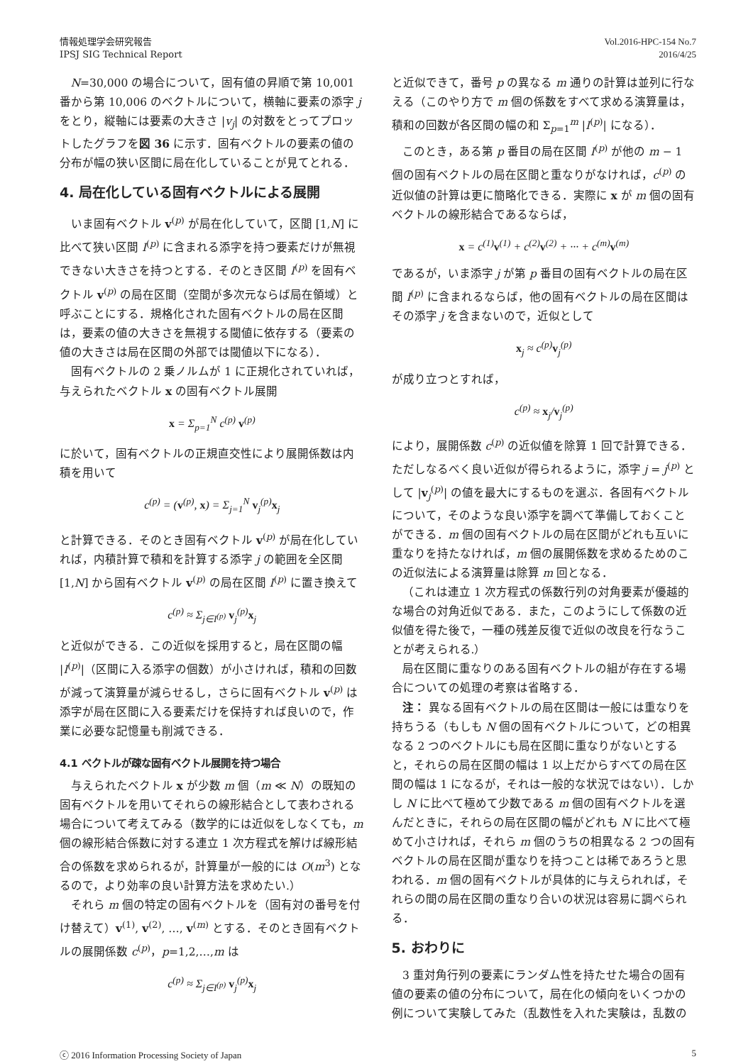情報処理学会研究報告
IPSJ SIG Technical Report
Vol.2016-HPC-154 No.7
2016/4/25
N=30,000 の場合について，固有値の昇順で第 10,001 番から第 10,006 のベクトルについて，横軸に要素の添字 j をとり，縦軸には要素の大きさ |v<sub>j</sub>| の対数をとってプロットしたグラフを図 36 に示す．固有ベクトルの要素の値の分布が幅の狭い区間に局在化していることが見てとれる．
4. 局在化している固有ベクトルによる展開
いま固有ベクトル v<sup>(p)</sup> が局在化していて，区間 [1,N] に比べて狭い区間 I<sup>(p)</sup> に含まれる添字を持つ要素だけが無視できない大きさを持つとする．そのとき区間 I<sup>(p)</sup> を固有ベクトル v<sup>(p)</sup> の局在区間（空間が多次元ならば局在領域）と呼ぶことにする．規格化された固有ベクトルの局在区間は，要素の値の大きさを無視する閾値に依存する（要素の値の大きさは局在区間の外部では閾値以下になる）．
固有ベクトルの 2 乗ノルムが 1 に正規化されていれば，与えられたベクトル x の固有ベクトル展開
x = Σ<sub>p=1</sub><sup>N</sup> c<sup>(p)</sup> v<sup>(p)</sup>
に於いて，固有ベクトルの正規直交性により展開係数は内積を用いて
c<sup>(p)</sup> = (v<sup>(p)</sup>, x) = Σ<sub>j=1</sub><sup>N</sup> v<sub>j</sub><sup>(p)</sup>x<sub>j</sub>
と計算できる．そのとき固有ベクトル v<sup>(p)</sup> が局在化していれば，内積計算で積和を計算する添字 j の範囲を全区間 [1,N] から固有ベクトル v<sup>(p)</sup> の局在区間 I<sup>(p)</sup> に置き換えて
c<sup>(p)</sup> ≈ Σ<sub>j∈I<sup>(p)</sup></sub> v<sub>j</sub><sup>(p)</sup>x<sub>j</sub>
と近似ができる．この近似を採用すると，局在区間の幅 |I<sup>(p)</sup>|（区間に入る添字の個数）が小さければ，積和の回数が減って演算量が減らせるし，さらに固有ベクトル v<sup>(p)</sup> は添字が局在区間に入る要素だけを保持すれば良いので，作業に必要な記憶量も削減できる．
4.1 ベクトルが疎な固有ベクトル展開を持つ場合
与えられたベクトル x が少数 m 個（m ≪ N）の既知の固有ベクトルを用いてそれらの線形結合として表わされる場合について考えてみる（数学的には近似をしなくても，m 個の線形結合係数に対する連立 1 次方程式を解けば線形結合の係数を求められるが，計算量が一般的には O(m<sup>3</sup>) となるので，より効率の良い計算方法を求めたい.）
それら m 個の特定の固有ベクトルを（固有対の番号を付け替えて）v<sup>(1)</sup>, v<sup>(2)</sup>, …, v<sup>(m)</sup> とする．そのとき固有ベクトルの展開係数 c<sup>(p)</sup>，p=1,2,…,m は
c<sup>(p)</sup> ≈ Σ<sub>j∈I<sup>(p)</sup></sub> v<sub>j</sub><sup>(p)</sup>x<sub>j</sub>
と近似できて，番号 p の異なる m 通りの計算は並列に行なえる（このやり方で m 個の係数をすべて求める演算量は，積和の回数が各区間の幅の和 Σ<sub>p=1</sub><sup>m</sup> |I<sup>(p)</sup>| になる）．
このとき，ある第 p 番目の局在区間 I<sup>(p)</sup> が他の m − 1 個の固有ベクトルの局在区間と重なりがなければ，c<sup>(p)</sup> の近似値の計算は更に簡略化できる．実際に x が m 個の固有ベクトルの線形結合であるならば，
x = c<sup>(1)</sup>v<sup>(1)</sup> + c<sup>(2)</sup>v<sup>(2)</sup> + ··· + c<sup>(m)</sup>v<sup>(m)</sup>
であるが，いま添字 j が第 p 番目の固有ベクトルの局在区間 I<sup>(p)</sup> に含まれるならば，他の固有ベクトルの局在区間はその添字 j を含まないので，近似として
x<sub>j</sub> ≈ c<sup>(p)</sup>v<sub>j</sub><sup>(p)</sup>
が成り立つとすれば，
c<sup>(p)</sup> ≈ x<sub>j</sub>/v<sub>j</sub><sup>(p)</sup>
により，展開係数 c<sup>(p)</sup> の近似値を除算 1 回で計算できる．ただしなるべく良い近似が得られるように，添字 j = j<sup>(p)</sup> として |v<sub>j</sub><sup>(p)</sup>| の値を最大にするものを選ぶ．各固有ベクトルについて，そのような良い添字を調べて準備しておくことができる．m 個の固有ベクトルの局在区間がどれも互いに重なりを持たなければ，m 個の展開係数を求めるためのこの近似法による演算量は除算 m 回となる．
（これは連立 1 次方程式の係数行列の対角要素が優越的な場合の対角近似である．また，このようにして係数の近似値を得た後で，一種の残差反復で近似の改良を行なうことが考えられる.）
局在区間に重なりのある固有ベクトルの組が存在する場合についての処理の考察は省略する．
注： 異なる固有ベクトルの局在区間は一般には重なりを持ちうる（もしも N 個の固有ベクトルについて，どの相異なる 2 つのベクトルにも局在区間に重なりがないとすると，それらの局在区間の幅は 1 以上だからすべての局在区間の幅は 1 になるが，それは一般的な状況ではない）．しかし N に比べて極めて少数である m 個の固有ベクトルを選んだときに，それらの局在区間の幅がどれも N に比べて極めて小さければ，それら m 個のうちの相異なる 2 つの固有ベクトルの局在区間が重なりを持つことは稀であろうと思われる．m 個の固有ベクトルが具体的に与えられれば，それらの間の局在区間の重なり合いの状況は容易に調べられる．
5. おわりに
3 重対角行列の要素にランダム性を持たせた場合の固有値の要素の値の分布について，局在化の傾向をいくつかの例について実験してみた（乱数性を入れた実験は，乱数の
ⓒ 2016 Information Processing Society of Japan
5